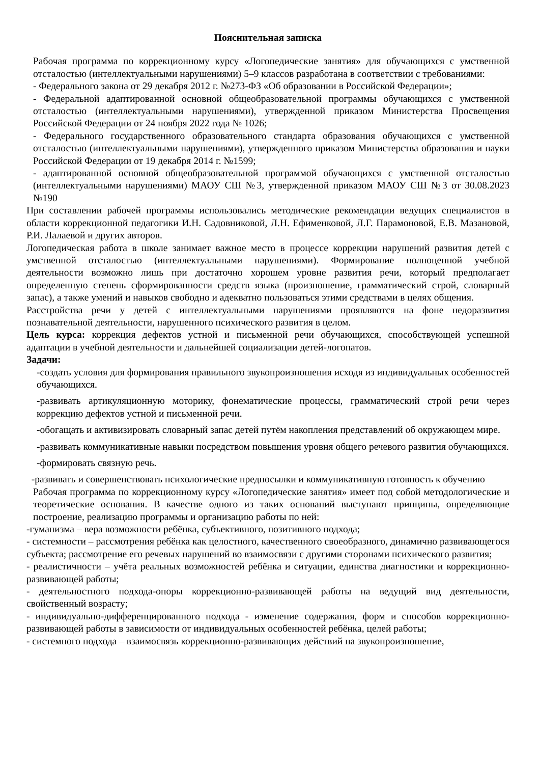Пояснительная записка
Рабочая программа по коррекционному курсу «Логопедические занятия» для обучающихся с умственной отсталостью (интеллектуальными нарушениями) 5–9 классов разработана в соответствии с требованиями:
- Федерального закона от 29 декабря 2012 г. №273-ФЗ «Об образовании в Российской Федерации»;
- Федеральной адаптированной основной общеобразовательной программы обучающихся с умственной отсталостью (интеллектуальными нарушениями), утвержденной приказом Министерства Просвещения Российской Федерации от 24 ноября 2022 года № 1026;
- Федерального государственного образовательного стандарта образования обучающихся с умственной отсталостью (интеллектуальными нарушениями), утвержденного приказом Министерства образования и науки Российской Федерации от 19 декабря 2014 г. №1599;
- адаптированной основной общеобразовательной программой обучающихся с умственной отсталостью (интеллектуальными нарушениями) МАОУ СШ №3, утвержденной приказом МАОУ СШ №3 от 30.08.2023 №190
При составлении рабочей программы использовались методические рекомендации ведущих специалистов в области коррекционной педагогики И.Н. Садовниковой, Л.Н. Ефименковой, Л.Г. Парамоновой, Е.В. Мазановой, Р.И. Лалаевой и других авторов.
Логопедическая работа в школе занимает важное место в процессе коррекции нарушений развития детей с умственной отсталостью (интеллектуальными нарушениями). Формирование полноценной учебной деятельности возможно лишь при достаточно хорошем уровне развития речи, который предполагает определенную степень сформированности средств языка (произношение, грамматический строй, словарный запас), а также умений и навыков свободно и адекватно пользоваться этими средствами в целях общения.
Расстройства речи у детей с интеллектуальными нарушениями проявляются на фоне недоразвития познавательной деятельности, нарушенного психического развития в целом.
Цель курса: коррекция дефектов устной и письменной речи обучающихся, способствующей успешной адаптации в учебной деятельности и дальнейшей социализации детей-логопатов.
Задачи:
-создать условия для формирования правильного звукопроизношения исходя из индивидуальных особенностей обучающихся.
-развивать артикуляционную моторику, фонематические процессы, грамматический строй речи через коррекцию дефектов устной и письменной речи.
-обогащать и активизировать словарный запас детей путём накопления представлений об окружающем мире.
-развивать коммуникативные навыки посредством повышения уровня общего речевого развития обучающихся.
-формировать связную речь.
-развивать и совершенствовать психологические предпосылки и коммуникативную готовность к обучению
Рабочая программа по коррекционному курсу «Логопедические занятия» имеет под собой методологические и теоретические основания. В качестве одного из таких оснований выступают принципы, определяющие построение, реализацию программы и организацию работы по ней:
-гуманизма – вера возможности ребёнка, субъективного, позитивного подхода;
- системности – рассмотрения ребёнка как целостного, качественного своеобразного, динамично развивающегося субъекта; рассмотрение его речевых нарушений во взаимосвязи с другими сторонами психического развития;
- реалистичности – учёта реальных возможностей ребёнка и ситуации, единства диагностики и коррекционно-развивающей работы;
- деятельностного подхода-опоры коррекционно-развивающей работы на ведущий вид деятельности, свойственный возрасту;
- индивидуально-дифференцированного подхода - изменение содержания, форм и способов коррекционно-развивающей работы в зависимости от индивидуальных особенностей ребёнка, целей работы;
- системного подхода – взаимосвязь коррекционно-развивающих действий на звукопроизношение,